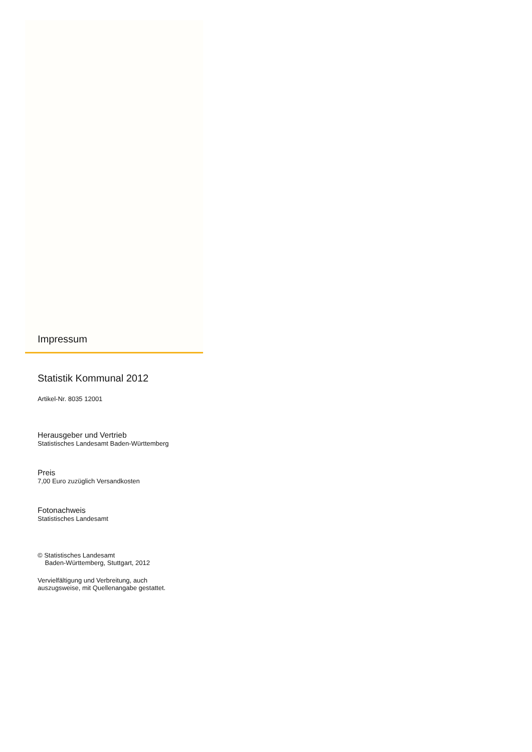Impressum
Statistik Kommunal 2012
Artikel-Nr. 8035 12001
Herausgeber und Vertrieb
Statistisches Landesamt Baden-Württemberg
Preis
7,00 Euro zuzüglich Versandkosten
Fotonachweis
Statistisches Landesamt
© Statistisches Landesamt
Baden-Württemberg, Stuttgart, 2012
Vervielfältigung und Verbreitung, auch
auszugsweise, mit Quellenangabe gestattet.